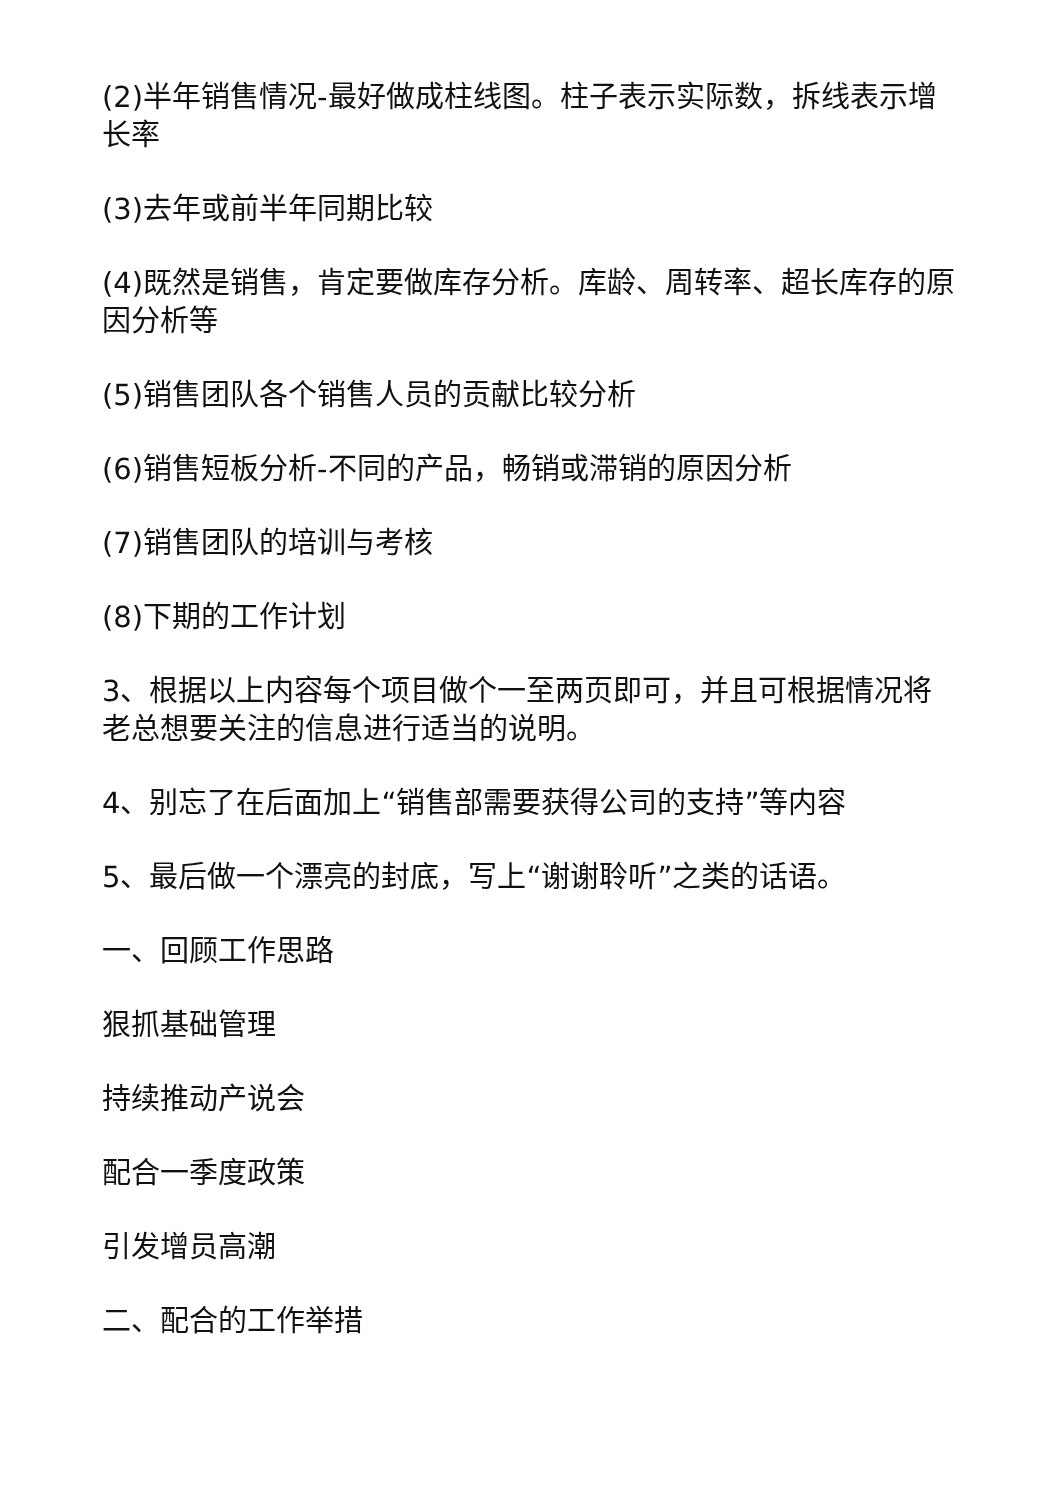(2)半年销售情况-最好做成柱线图。柱子表示实际数，拆线表示增长率
(3)去年或前半年同期比较
(4)既然是销售，肯定要做库存分析。库龄、周转率、超长库存的原因分析等
(5)销售团队各个销售人员的贡献比较分析
(6)销售短板分析-不同的产品，畅销或滞销的原因分析
(7)销售团队的培训与考核
(8)下期的工作计划
3、根据以上内容每个项目做个一至两页即可，并且可根据情况将老总想要关注的信息进行适当的说明。
4、别忘了在后面加上“销售部需要获得公司的支持”等内容
5、最后做一个漂亮的封底，写上“谢谢聆听”之类的话语。
一、回顾工作思路
狠抓基础管理
持续推动产说会
配合一季度政策
引发增员高潮
二、配合的工作举措